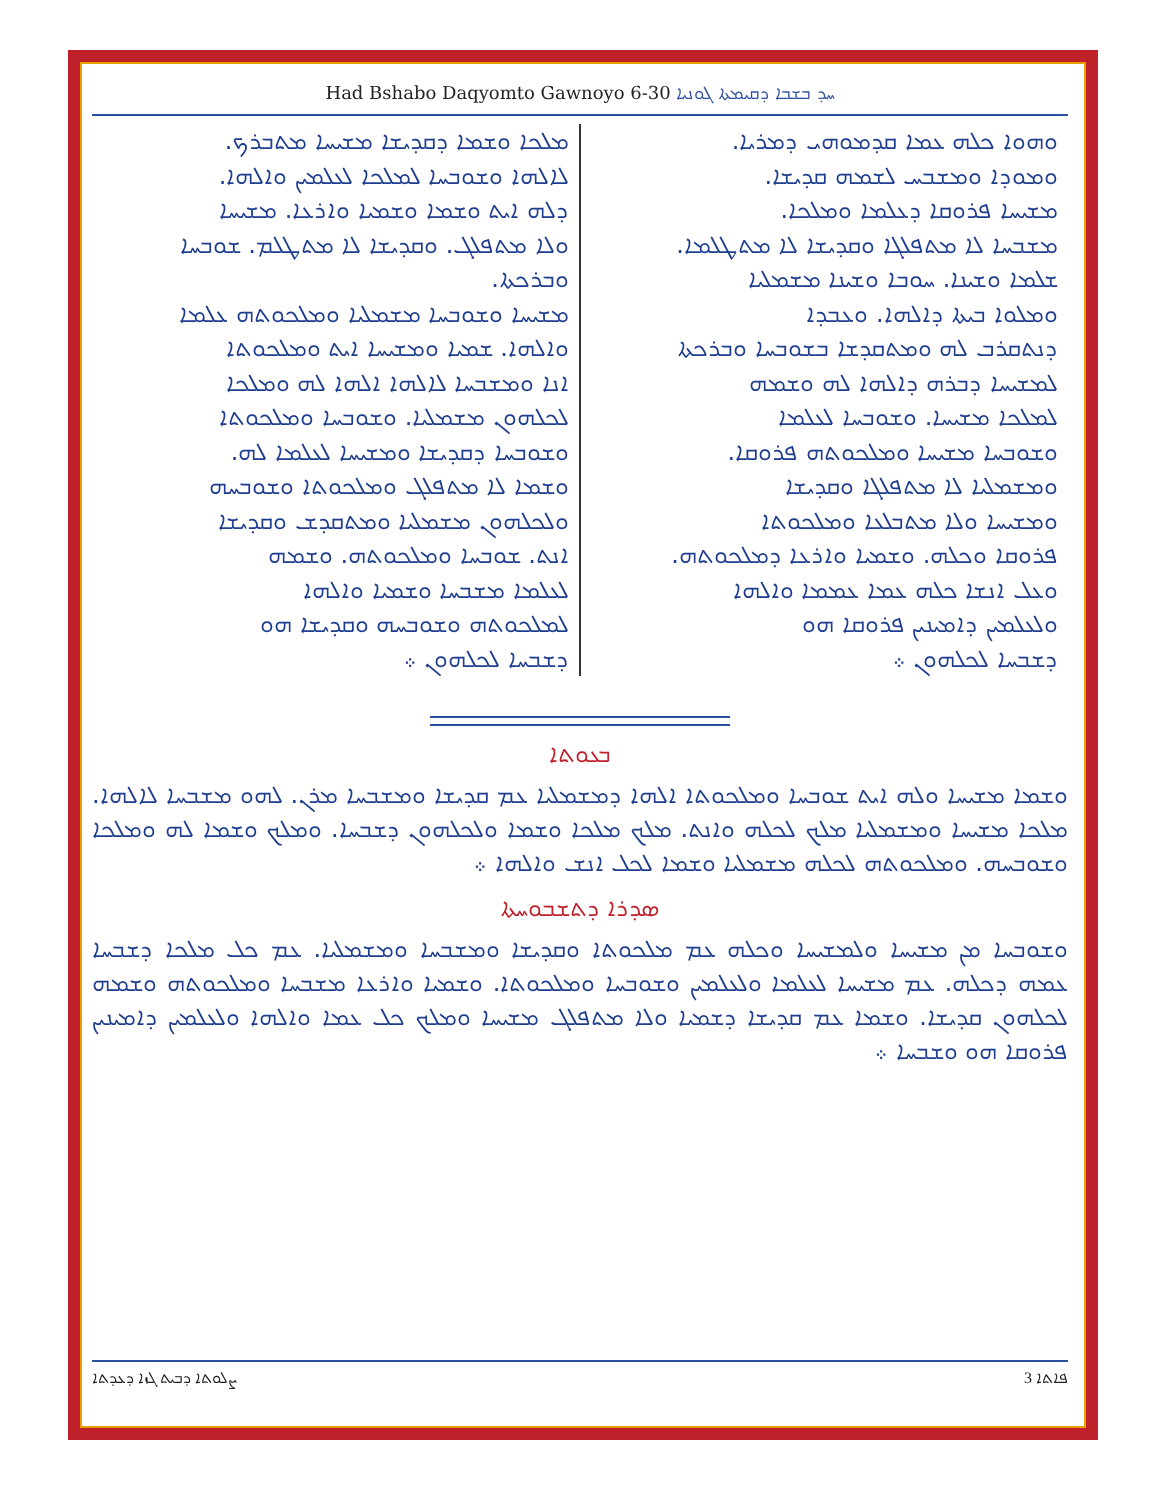Had Bshabo Daqyomto Gawnoyo 6-30 ܚܕ ܒܫܒܐ ܕܩܝܡܬܐ ܓܘܢܝܐ
ܘܗܘܐ ܟܠܗ ܥܡܐ ܩܕܡܘܗܝ ܕܡܪܝܐ.
ܘܡܘܕܐ ܘܡܫܒܚ ܠܫܡܗ ܩܕܝܫܐ.
ܡܫܝܚܐ ܦܪܘܩܐ ܕܥܠܡܐ ܘܡܠܟܐ.
ܡܫܒܚܐ ܠܐ ܡܬܦܠܓܐ ܘܩܕܝܫܐ ܠܐ ܡܬܛܠܡܐ.
ܫܠܡܐ ܘܫܝܢܐ. ܚܘܒܐ ܘܫܝܢܐ ܡܫܡܠܝܐ
ܘܡܠܘܐ ܒܝܬܐ ܕܐܠܗܐ. ܘܥܒܕܐ
ܕܢܬܩܪܒ ܠܗ ܘܡܬܩܕܫܐ ܒܫܘܒܚܐ ܘܒܪܟܬܐ
ܠܡܫܝܚܐ ܕܒܪܗ ܕܐܠܗܐ ܠܗ ܘܫܡܗ
ܠܡܠܟܐ ܡܫܝܚܐ. ܘܫܘܒܚܐ ܠܥܠܡܐ
ܘܫܘܒܚܐ ܡܫܝܚܐ ܘܡܠܟܘܬܗ ܦܪܘܩܐ.
ܘܡܫܡܠܝܐ ܠܐ ܡܬܦܠܓܐ ܘܩܕܝܫܐ
ܘܡܫܝܚܐ ܘܠܐ ܡܬܒܠܥܐ ܘܡܠܟܘܬܐ
ܦܪܘܩܐ ܘܟܠܗ. ܘܫܡܝܐ ܘܐܪܥܐ ܕܡܠܟܘܬܗ.
ܘܥܠ ܐܢܫܐ ܟܠܗ ܥܡܐ ܥܡܡܐ ܘܐܠܗܐ
ܘܠܥܠܡܝܢ ܕܐܡܝܢܝܢ ܦܪܘܩܐ ܗܘ
ܕܫܒܚܐ ܠܟܠܗܘܢ ܀
ܡܠܟܐ ܘܫܡܐ ܕܩܕܝܫܐ ܡܫܝܚܐ ܡܬܒܪܟ.
ܠܐܠܗܐ ܘܫܘܒܚܐ ܠܡܠܟܐ ܠܥܠܡܝܢ ܘܐܠܗܐ.
ܕܠܗ ܐܝܬ ܘܫܡܐ ܘܫܡܝܐ ܘܐܪܥܐ. ܡܫܝܚܐ
ܘܠܐ ܡܬܦܠܓ. ܘܩܕܝܫܐ ܠܐ ܡܬܛܠܡ. ܫܘܒܚܐ ܘܒܪܟܬܐ.
ܡܫܝܚܐ ܘܫܘܒܚܐ ܡܫܡܠܝܐ ܘܡܠܟܘܬܗ ܥܠܡܐ
ܘܐܠܗܐ. ܫܡܝܐ ܘܡܫܝܚܐ ܐܝܬ ܘܡܠܟܘܬܐ
ܐܢܐ ܘܡܫܒܚܐ ܠܐܠܗܐ ܐܠܗܐ ܠܗ ܘܡܠܟܐ
ܠܟܠܗܘܢ ܡܫܡܠܝܐ. ܘܫܘܒܚܐ ܘܡܠܟܘܬܐ
ܘܫܘܒܚܐ ܕܩܕܝܫܐ ܘܡܫܝܚܐ ܠܥܠܡܐ ܠܗ.
ܘܫܡܐ ܠܐ ܡܬܦܠܓ ܘܡܠܟܘܬܐ ܘܫܘܒܚܗ
ܘܠܟܠܗܘܢ ܡܫܡܠܝܐ ܘܡܬܩܕܫ ܘܩܕܝܫܐ
ܐܢܬ. ܫܘܒܚܐ ܘܡܠܟܘܬܗ. ܘܫܡܗ
ܠܥܠܡܐ ܡܫܒܚܐ ܘܫܡܝܐ ܘܐܠܗܐ
ܠܡܠܟܘܬܗ ܘܫܘܒܚܗ ܘܩܕܝܫܐ ܗܘ
ܕܫܒܚܐ ܠܟܠܗܘܢ ܀
ܒܥܘܬܐ
ܘܫܡܐ ܡܫܝܚܐ ܘܠܗ ܐܝܬ ܫܘܒܚܐ ܘܡܠܟܘܬܐ ܐܠܗܐ ܕܡܫܡܠܝܐ ܥܡ ܩܕܝܫܐ ܘܡܫܒܚܐ ܡܪܢ. ܠܗܘ ܡܫܒܚܐ ܠܐܠܗܐ. ܡܠܟܐ ܡܫܝܚܐ ܘܡܫܡܠܝܐ ܡܠܟ ܠܟܠܗ ܘܐܢܬ. ܡܠܟ ܡܠܟܐ ܘܫܡܐ ܘܠܟܠܗܘܢ ܕܫܒܚܐ. ܘܡܠܟ ܘܫܡܐ ܠܗ ܘܡܠܟܐ ܘܫܘܒܚܗ. ܘܡܠܟܘܬܗ ܠܟܠܗ ܡܫܡܠܝܐ ܘܫܡܐ ܠܟܠ ܐܢܫ ܘܐܠܗܐ ܀
ܣܕܪܐ ܕܬܫܒܘܚܬܐ
ܘܫܘܒܚܐ ܡܢ ܡܫܝܚܐ ܘܠܡܫܝܚܐ ܘܟܠܗ ܥܡ ܡܠܟܘܬܐ ܘܩܕܝܫܐ ܘܡܫܒܚܐ ܘܡܫܡܠܝܐ. ܥܡ ܟܠ ܡܠܟܐ ܕܫܒܚܐ ܥܡܗ ܕܟܠܗ. ܥܡ ܡܫܝܚܐ ܠܥܠܡܐ ܘܠܥܠܡܝܢ ܘܫܘܒܚܐ ܘܡܠܟܘܬܐ. ܘܫܡܝܐ ܘܐܪܥܐ ܡܫܒܚܐ ܘܡܠܟܘܬܗ ܘܫܡܗ ܠܟܠܗܘܢ ܩܕܝܫܐ. ܘܫܡܐ ܥܡ ܩܕܝܫܐ ܕܫܡܝܐ ܘܠܐ ܡܬܦܠܓ ܡܫܝܚܐ ܘܡܠܟ ܟܠ ܥܡܐ ܘܐܠܗܐ ܘܠܥܠܡܝܢ ܕܐܡܝܢܝܢ ܦܪܘܩܐ ܗܘ ܘܫܒܚܐ ܀
ܨܠܘܬܐ ܕܒܝܬ ܓܙܐ ܕܥܕܬܐ ܦܐܬܐ 3